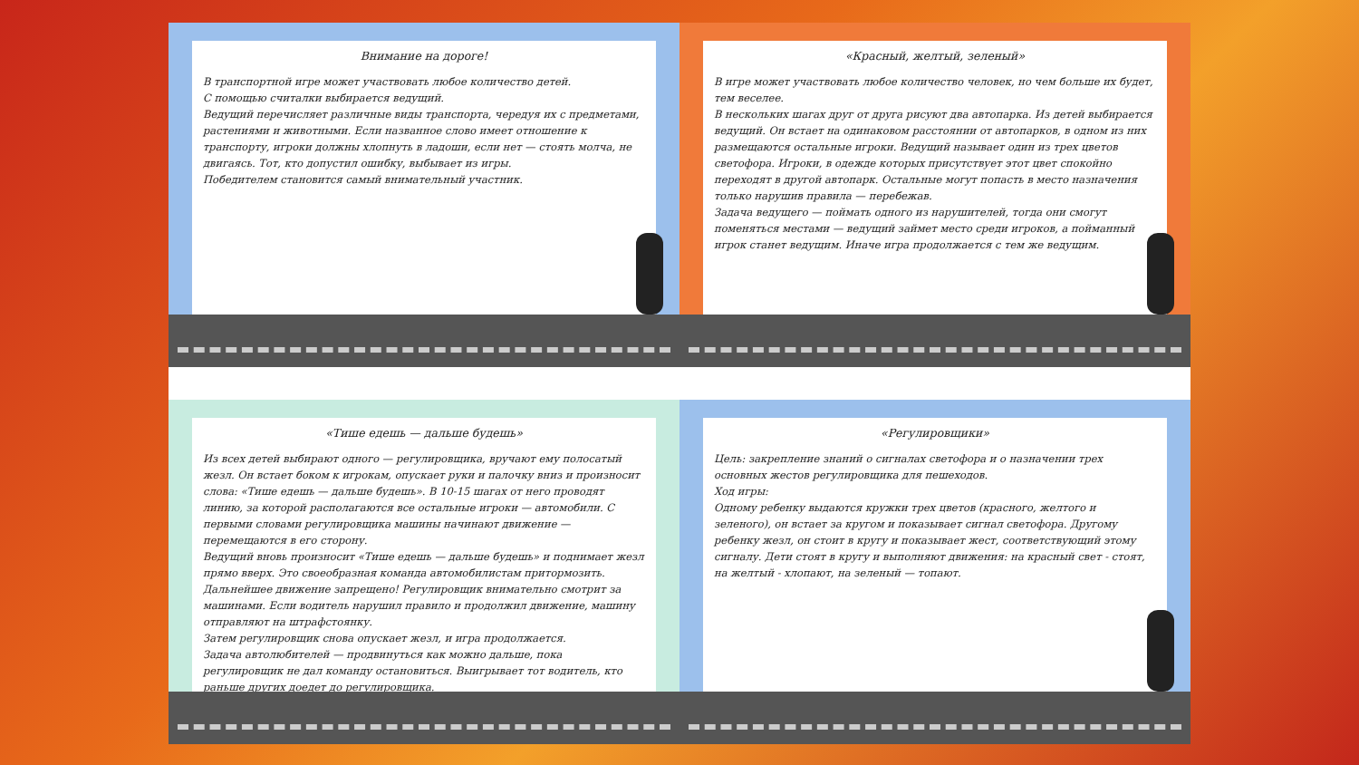Внимание на дороге!
В транспортной игре может участвовать любое количество детей.
С помощью считалки выбирается ведущий.
Ведущий перечисляет различные виды транспорта, чередуя их с предметами, растениями и животными. Если названное слово имеет отношение к транспорту, игроки должны хлопнуть в ладоши, если нет — стоять молча, не двигаясь. Тот, кто допустил ошибку, выбывает из игры.
Победителем становится самый внимательный участник.
«Красный, желтый, зеленый»
В игре может участвовать любое количество человек, но чем больше их будет, тем веселее.
В нескольких шагах друг от друга рисуют два автопарка. Из детей выбирается ведущий. Он встает на одинаковом расстоянии от автопарков, в одном из них размещаются остальные игроки. Ведущий называет один из трех цветов светофора. Игроки, в одежде которых присутствует этот цвет спокойно переходят в другой автопарк. Остальные могут попасть в место назначения только нарушив правила — перебежав.
Задача ведущего — поймать одного из нарушителей, тогда они смогут поменяться местами — ведущий займет место среди игроков, а пойманный игрок станет ведущим. Иначе игра продолжается с тем же ведущим.
«Тише едешь — дальше будешь»
Из всех детей выбирают одного — регулировщика, вручают ему полосатый жезл. Он встает боком к игрокам, опускает руки и палочку вниз и произносит слова: «Тише едешь — дальше будешь». В 10-15 шагах от него проводят линию, за которой располагаются все остальные игроки — автомобили. С первыми словами регулировщика машины начинают движение — перемещаются в его сторону.
Ведущий вновь произносит «Тише едешь — дальше будешь» и поднимает жезл прямо вверх. Это своеобразная команда автомобилистам притормозить. Дальнейшее движение запрещено! Регулировщик внимательно смотрит за машинами. Если водитель нарушил правило и продолжил движение, машину отправляют на штрафстоянку.
Затем регулировщик снова опускает жезл, и игра продолжается.
Задача автолюбителей — продвинуться как можно дальше, пока регулировщик не дал команду остановиться. Выигрывает тот водитель, кто раньше других доедет до регулировщика.
«Регулировщики»
Цель: закрепление знаний о сигналах светофора и о назначении трех основных жестов регулировщика для пешеходов.
Ход игры:
Одному ребенку выдаются кружки трех цветов (красного, желтого и зеленого), он встает за кругом и показывает сигнал светофора. Другому ребенку жезл, он стоит в кругу и показывает жест, соответствующий этому сигналу. Дети стоят в кругу и выполняют движения: на красный свет - стоят, на желтый - хлопают, на зеленый — топают.